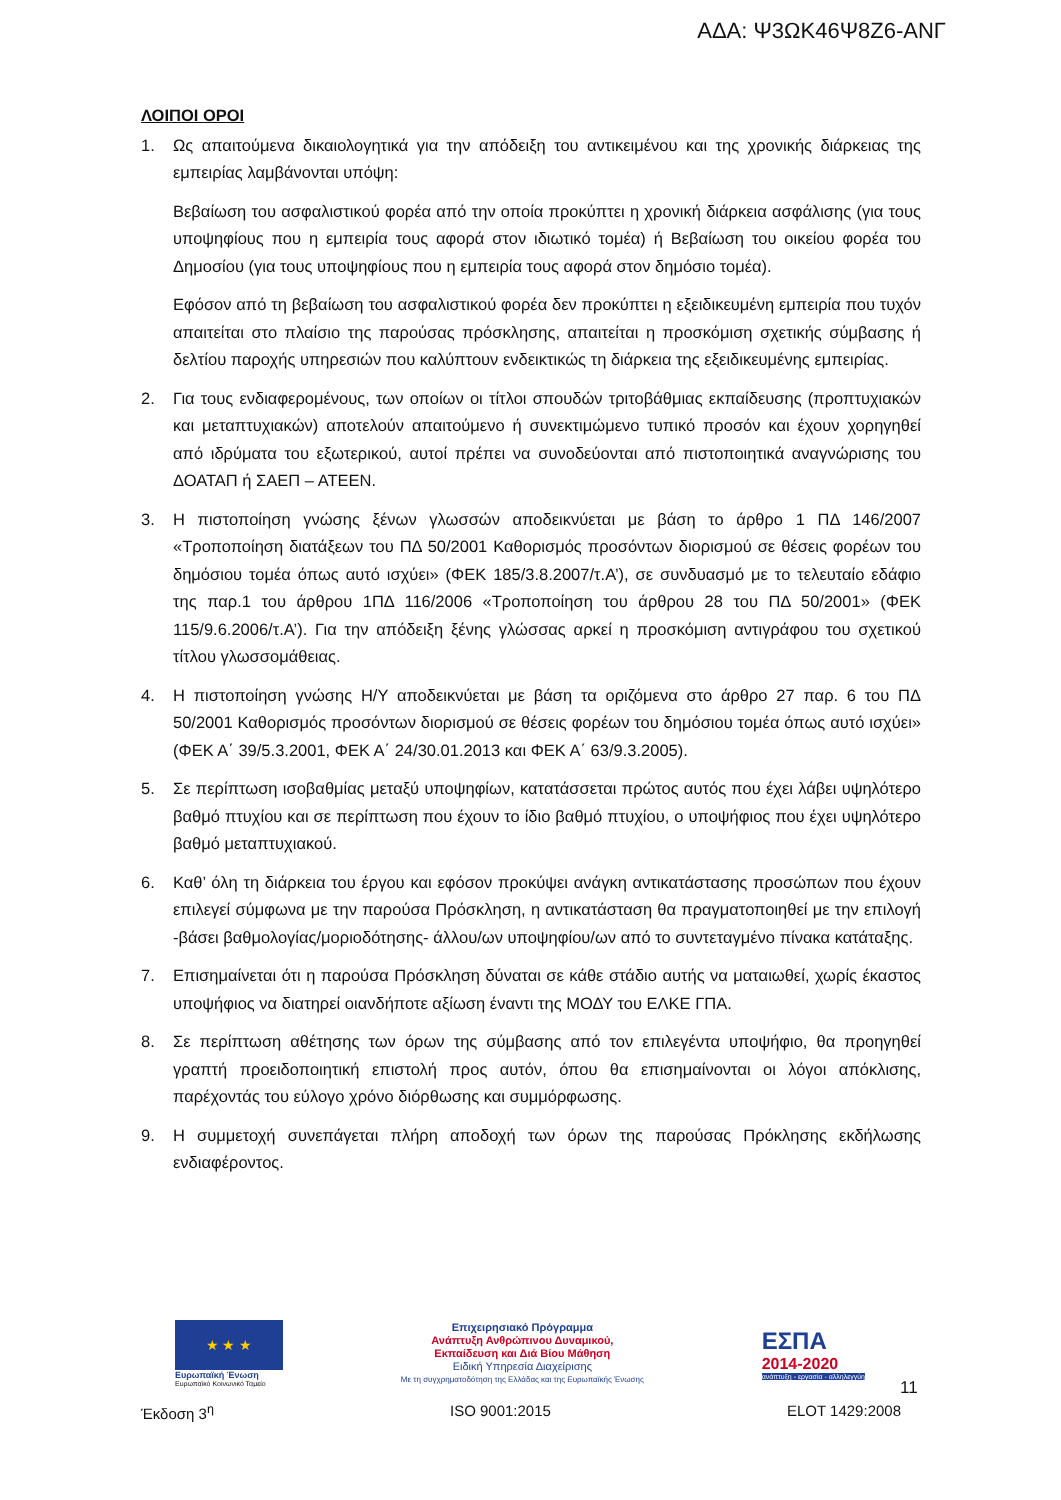ΑΔΑ: Ψ3ΩΚ46Ψ8Ζ6-ΑΝΓ
ΛΟΙΠΟΙ ΟΡΟΙ
1. Ως απαιτούμενα δικαιολογητικά για την απόδειξη του αντικειμένου και της χρονικής διάρκειας της εμπειρίας λαμβάνονται υπόψη:
Βεβαίωση του ασφαλιστικού φορέα από την οποία προκύπτει η χρονική διάρκεια ασφάλισης (για τους υποψηφίους που η εμπειρία τους αφορά στον ιδιωτικό τομέα) ή Βεβαίωση του οικείου φορέα του Δημοσίου (για τους υποψηφίους που η εμπειρία τους αφορά στον δημόσιο τομέα).
Εφόσον από τη βεβαίωση του ασφαλιστικού φορέα δεν προκύπτει η εξειδικευμένη εμπειρία που τυχόν απαιτείται στο πλαίσιο της παρούσας πρόσκλησης, απαιτείται η προσκόμιση σχετικής σύμβασης ή δελτίου παροχής υπηρεσιών που καλύπτουν ενδεικτικώς τη διάρκεια της εξειδικευμένης εμπειρίας.
2. Για τους ενδιαφερομένους, των οποίων οι τίτλοι σπουδών τριτοβάθμιας εκπαίδευσης (προπτυχιακών και μεταπτυχιακών) αποτελούν απαιτούμενο ή συνεκτιμώμενο τυπικό προσόν και έχουν χορηγηθεί από ιδρύματα του εξωτερικού, αυτοί πρέπει να συνοδεύονται από πιστοποιητικά αναγνώρισης του ΔΟΑΤΑΠ ή ΣΑΕΠ – ΑΤΕΕΝ.
3. Η πιστοποίηση γνώσης ξένων γλωσσών αποδεικνύεται με βάση το άρθρο 1 ΠΔ 146/2007 «Τροποποίηση διατάξεων του ΠΔ 50/2001 Καθορισμός προσόντων διορισμού σε θέσεις φορέων του δημόσιου τομέα όπως αυτό ισχύει» (ΦΕΚ 185/3.8.2007/τ.Α’), σε συνδυασμό με το τελευταίο εδάφιο της παρ.1 του άρθρου 1ΠΔ 116/2006 «Τροποποίηση του άρθρου 28 του ΠΔ 50/2001» (ΦΕΚ 115/9.6.2006/τ.Α’). Για την απόδειξη ξένης γλώσσας αρκεί η προσκόμιση αντιγράφου του σχετικού τίτλου γλωσσομάθειας.
4. Η πιστοποίηση γνώσης Η/Υ αποδεικνύεται με βάση τα οριζόμενα στο άρθρο 27 παρ. 6 του ΠΔ 50/2001 Καθορισμός προσόντων διορισμού σε θέσεις φορέων του δημόσιου τομέα όπως αυτό ισχύει» (ΦΕΚ Α΄ 39/5.3.2001, ΦΕΚ Α΄ 24/30.01.2013 και ΦΕΚ Α΄ 63/9.3.2005).
5. Σε περίπτωση ισοβαθμίας μεταξύ υποψηφίων, κατατάσσεται πρώτος αυτός που έχει λάβει υψηλότερο βαθμό πτυχίου και σε περίπτωση που έχουν το ίδιο βαθμό πτυχίου, ο υποψήφιος που έχει υψηλότερο βαθμό μεταπτυχιακού.
6. Καθ’ όλη τη διάρκεια του έργου και εφόσον προκύψει ανάγκη αντικατάστασης προσώπων που έχουν επιλεγεί σύμφωνα με την παρούσα Πρόσκληση, η αντικατάσταση θα πραγματοποιηθεί με την επιλογή -βάσει βαθμολογίας/μοριοδότησης- άλλου/ων υποψηφίου/ων από το συντεταγμένο πίνακα κατάταξης.
7. Επισημαίνεται ότι η παρούσα Πρόσκληση δύναται σε κάθε στάδιο αυτής να ματαιωθεί, χωρίς έκαστος υποψήφιος να διατηρεί οιανδήποτε αξίωση έναντι της ΜΟΔΥ του ΕΛΚΕ ΓΠΑ.
8. Σε περίπτωση αθέτησης των όρων της σύμβασης από τον επιλεγέντα υποψήφιο, θα προηγηθεί γραπτή προειδοποιητική επιστολή προς αυτόν, όπου θα επισημαίνονται οι λόγοι απόκλισης, παρέχοντάς του εύλογο χρόνο διόρθωσης και συμμόρφωσης.
9. Η συμμετοχή συνεπάγεται πλήρη αποδοχή των όρων της παρούσας Πρόκλησης εκδήλωσης ενδιαφέροντος.
★ ★ ★
Ευρωπαϊκή Ένωση
Ευρωπαϊκό Κοινωνικό Ταμείο
Επιχειρησιακό Πρόγραμμα
Ανάπτυξη Ανθρώπινου Δυναμικού,
Εκπαίδευση και Διά Βίου Μάθηση
Ειδική Υπηρεσία Διαχείρισης
Με τη συγχρηματοδότηση της Ελλάδας και της Ευρωπαϊκής Ένωσης
ΕΣΠΑ
2014-2020
ανάπτυξη - εργασία - αλληλεγγύη
11
Έκδοση 3<sup>η</sup> ISO 9001:2015 ELOT 1429:2008